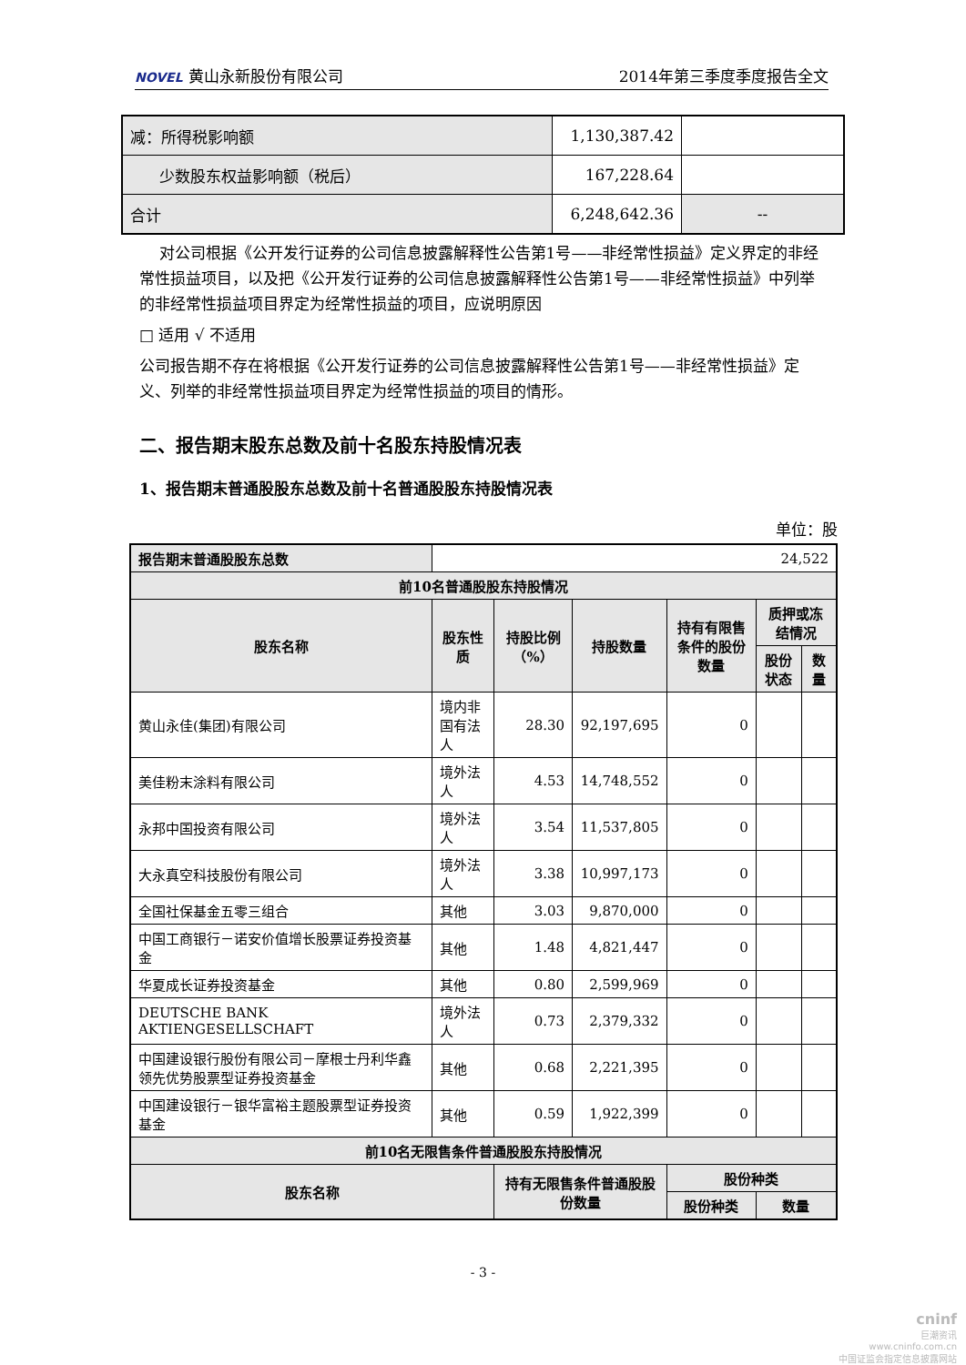NOVEL 黄山永新股份有限公司 2014年第三季度季度报告全文
| 减：所得税影响额 | 1,130,387.42 | |
| 少数股东权益影响额（税后） | 167,228.64 | |
| 合计 | 6,248,642.36 | -- |
对公司根据《公开发行证券的公司信息披露解释性公告第1号——非经常性损益》定义界定的非经常性损益项目，以及把《公开发行证券的公司信息披露解释性公告第1号——非经常性损益》中列举的非经常性损益项目界定为经常性损益的项目，应说明原因
□ 适用 √ 不适用
公司报告期不存在将根据《公开发行证券的公司信息披露解释性公告第1号——非经常性损益》定义、列举的非经常性损益项目界定为经常性损益的项目的情形。
二、报告期末股东总数及前十名股东持股情况表
1、报告期末普通股股东总数及前十名普通股股东持股情况表
单位：股
| 报告期末普通股股东总数 | 24,522 | | | | | |
| 前10名普通股股东持股情况 | | | | | | |
| 股东名称 | 股东性质 | 持股比例（%） | 持股数量 | 持有有限售条件的股份数量 | 质押或冻结情况 | |
| | | | | | 股份状态 | 数量 |
| 黄山永佳(集团)有限公司 | 境内非国有法人 | 28.30 | 92,197,695 | 0 | | |
| 美佳粉末涂料有限公司 | 境外法人 | 4.53 | 14,748,552 | 0 | | |
| 永邦中国投资有限公司 | 境外法人 | 3.54 | 11,537,805 | 0 | | |
| 大永真空科技股份有限公司 | 境外法人 | 3.38 | 10,997,173 | 0 | | |
| 全国社保基金五零三组合 | 其他 | 3.03 | 9,870,000 | 0 | | |
| 中国工商银行－诺安价值增长股票证券投资基金 | 其他 | 1.48 | 4,821,447 | 0 | | |
| 华夏成长证券投资基金 | 其他 | 0.80 | 2,599,969 | 0 | | |
| DEUTSCHE BANK AKTIENGESELLSCHAFT | 境外法人 | 0.73 | 2,379,332 | 0 | | |
| 中国建设银行股份有限公司－摩根士丹利华鑫领先优势股票型证券投资基金 | 其他 | 0.68 | 2,221,395 | 0 | | |
| 中国建设银行－银华富裕主题股票型证券投资基金 | 其他 | 0.59 | 1,922,399 | 0 | | |
| 前10名无限售条件普通股股东持股情况 | | | | | | |
| 股东名称 | | 持有无限售条件普通股股份数量 | | 股份种类 | | |
| | | | | 股份种类 | 数量 | |
- 3 -
cninf
巨潮资讯
www.cninfo.com.cn
中国证监会指定信息披露网站